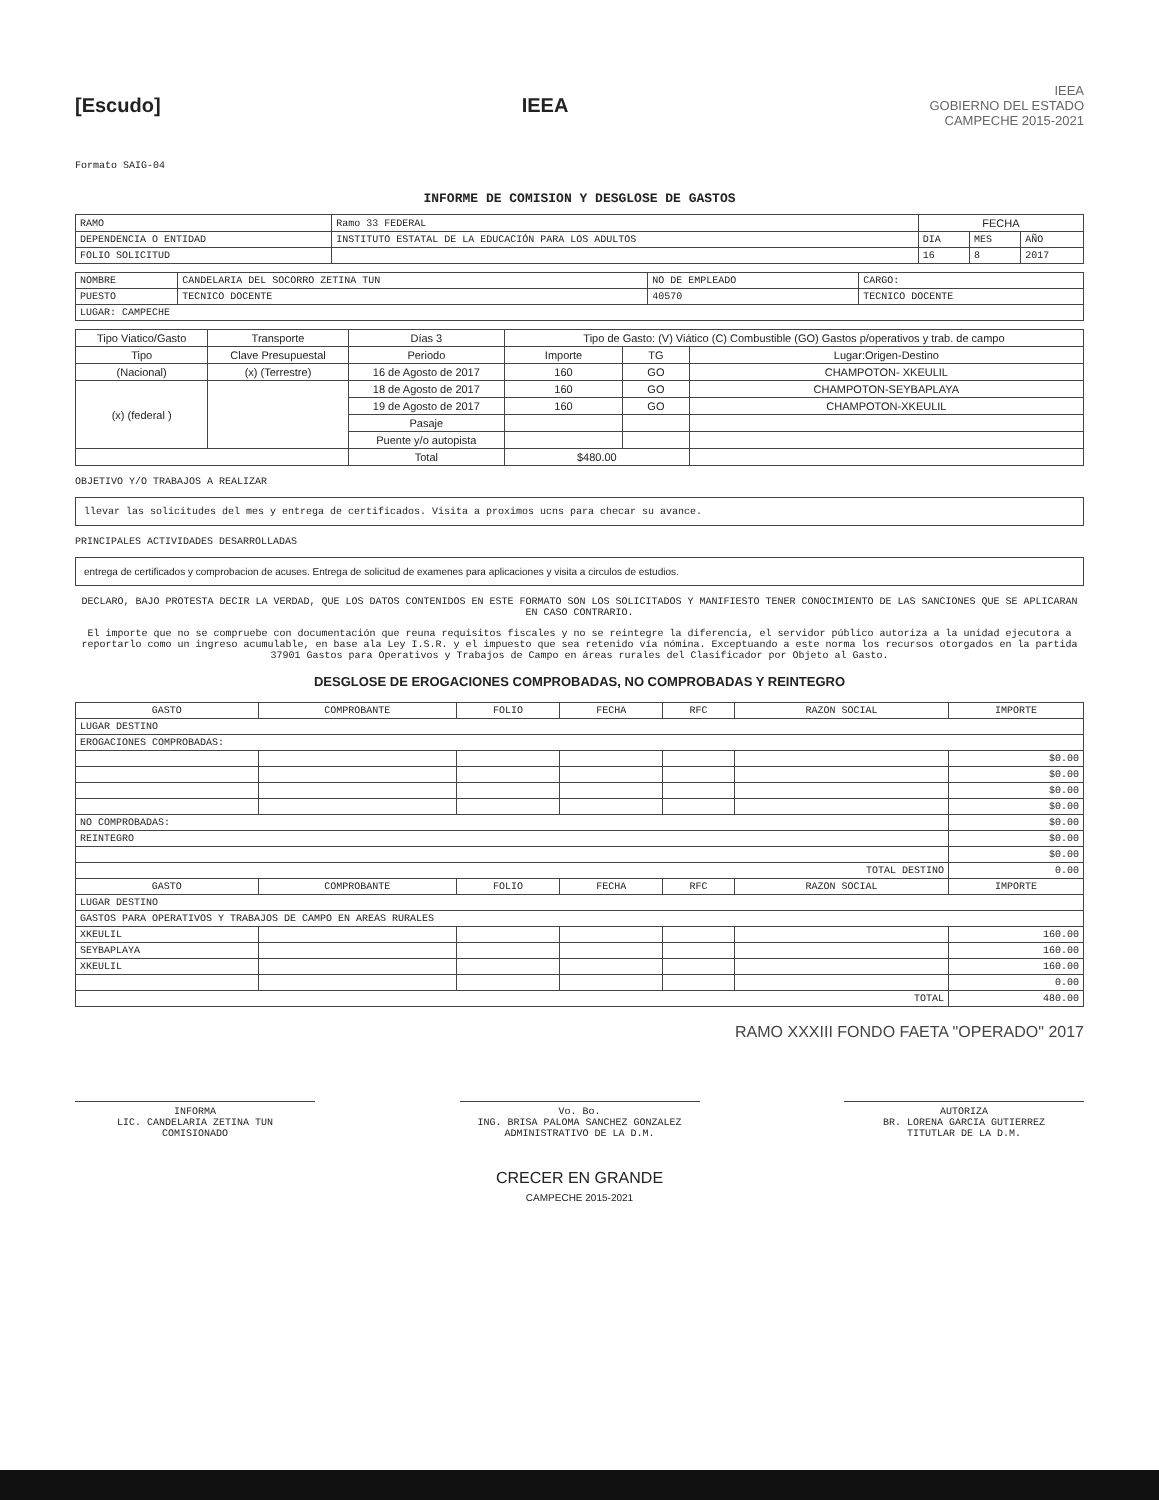[Escudo] IEEA
IEEA
GOBIERNO DEL ESTADO
CAMPECHE 2015-2021
Formato SAIG-04
INFORME DE COMISION Y DESGLOSE DE GASTOS
| RAMO | Ramo 33 FEDERAL | FECHA | | |
| DEPENDENCIA O ENTIDAD | INSTITUTO ESTATAL DE LA EDUCACIÓN PARA LOS ADULTOS | DIA | MES | AÑO |
| FOLIO SOLICITUD | | 16 | 8 | 2017 |
| NOMBRE | CANDELARIA DEL SOCORRO ZETINA TUN | NO DE EMPLEADO | CARGO: |
| PUESTO | TECNICO DOCENTE | 40570 | TECNICO DOCENTE |
| LUGAR: CAMPECHE | | | |
| Tipo Viatico/Gasto | Transporte | Días 3 | Tipo de Gasto: (V) Viático (C) Combustible (GO) Gastos p/operativos y trab. de campo | | |
| Tipo | Clave Presupuestal | Periodo | Importe | TG | Lugar:Origen-Destino |
| (Nacional) | (x) (Terrestre) | 16 de Agosto de 2017 | 160 | GO | CHAMPOTON- XKEULIL |
| (x) (federal ) | | 18 de Agosto de 2017 | 160 | GO | CHAMPOTON-SEYBAPLAYA |
| | | 19 de Agosto de 2017 | 160 | GO | CHAMPOTON-XKEULIL |
| | | Pasaje | | | |
| | | Puente y/o autopista | | | |
| | | Total | $480.00 | | |
OBJETIVO Y/O TRABAJOS A REALIZAR
llevar las solicitudes del mes y entrega de certificados. Visita a proximos ucns para checar su avance.
PRINCIPALES ACTIVIDADES DESARROLLADAS
entrega de certificados y comprobacion de acuses. Entrega de solicitud de examenes para aplicaciones y visita a circulos de estudios.
DECLARO, BAJO PROTESTA DECIR LA VERDAD, QUE LOS DATOS CONTENIDOS EN ESTE FORMATO SON LOS SOLICITADOS Y MANIFIESTO TENER CONOCIMIENTO DE LAS SANCIONES QUE SE APLICARAN EN CASO CONTRARIO.
El importe que no se compruebe con documentación que reuna requisitos fiscales y no se reintegre la diferencia, el servidor público autoriza a la unidad ejecutora a reportarlo como un ingreso acumulable, en base ala Ley I.S.R. y el impuesto que sea retenido vía nómina. Exceptuando a este norma los recursos otorgados en la partida 37901 Gastos para Operativos y Trabajos de Campo en áreas rurales del Clasificador por Objeto al Gasto.
DESGLOSE DE EROGACIONES COMPROBADAS, NO COMPROBADAS Y REINTEGRO
| GASTO | COMPROBANTE | FOLIO | FECHA | RFC | RAZON SOCIAL | IMPORTE |
| --- | --- | --- | --- | --- | --- | --- |
| LUGAR DESTINO | | | | | | |
| EROGACIONES COMPROBADAS: | | | | | | |
| | | | | | | $0.00 |
| | | | | | | $0.00 |
| | | | | | | $0.00 |
| | | | | | | $0.00 |
| NO COMPROBADAS: | | | | | | $0.00 |
| REINTEGRO | | | | | | $0.00 |
| | | | | | | $0.00 |
| TOTAL DESTINO | | | | | | 0.00 |
| GASTO | COMPROBANTE | FOLIO | FECHA | RFC | RAZON SOCIAL | IMPORTE |
| LUGAR DESTINO | | | | | | |
| GASTOS PARA OPERATIVOS Y TRABAJOS DE CAMPO EN AREAS RURALES | | | | | | |
| XKEULIL | | | | | | 160.00 |
| SEYBAPLAYA | | | | | | 160.00 |
| XKEULIL | | | | | | 160.00 |
| | | | | | | 0.00 |
| TOTAL | | | | | | 480.00 |
RAMO XXXIII FONDO FAETA "OPERADO" 2017
INFORMA
LIC. CANDELARIA ZETINA TUN
COMISIONADO
Vo. Bo.
ING. BRISA PALOMA SANCHEZ GONZALEZ
ADMINISTRATIVO DE LA D.M.
AUTORIZA
BR. LORENA GARCIA GUTIERREZ
TITUTLAR DE LA D.M.
CRECER EN GRANDE
CAMPECHE 2015-2021